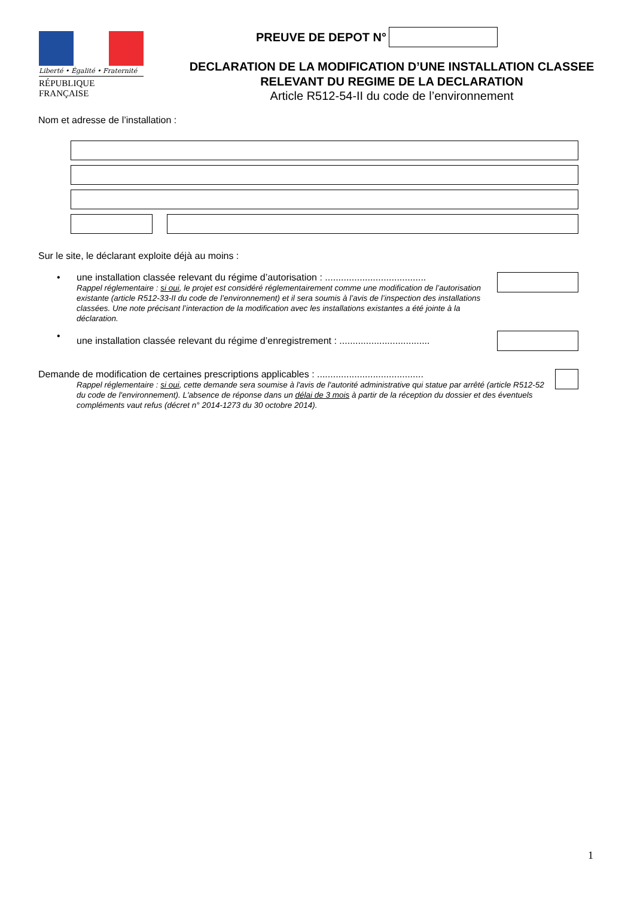Liberté • Égalité • Fraternité
RÉPUBLIQUE FRANÇAISE
PREUVE DE DEPOT N°
DECLARATION DE LA MODIFICATION D’UNE INSTALLATION CLASSEE
RELEVANT DU REGIME DE LA DECLARATION
Article R512-54-II du code de l’environnement
Nom et adresse de l’installation :
Sur le site, le déclarant exploite déjà au moins :
• une installation classée relevant du régime d’autorisation : ......................................
Rappel réglementaire : si oui, le projet est considéré réglementairement comme une modification de l’autorisation existante (article R512-33-II du code de l’environnement) et il sera soumis à l’avis de l’inspection des installations classées. Une note précisant l’interaction de la modification avec les installations existantes a été jointe à la déclaration.
•
une installation classée relevant du régime d’enregistrement : ..................................
Demande de modification de certaines prescriptions applicables : ........................................
Rappel réglementaire : si oui, cette demande sera soumise à l'avis de l'autorité administrative qui statue par arrêté (article R512-52 du code de l'environnement). L'absence de réponse dans un délai de 3 mois à partir de la réception du dossier et des éventuels compléments vaut refus (décret n° 2014-1273 du 30 octobre 2014).
1